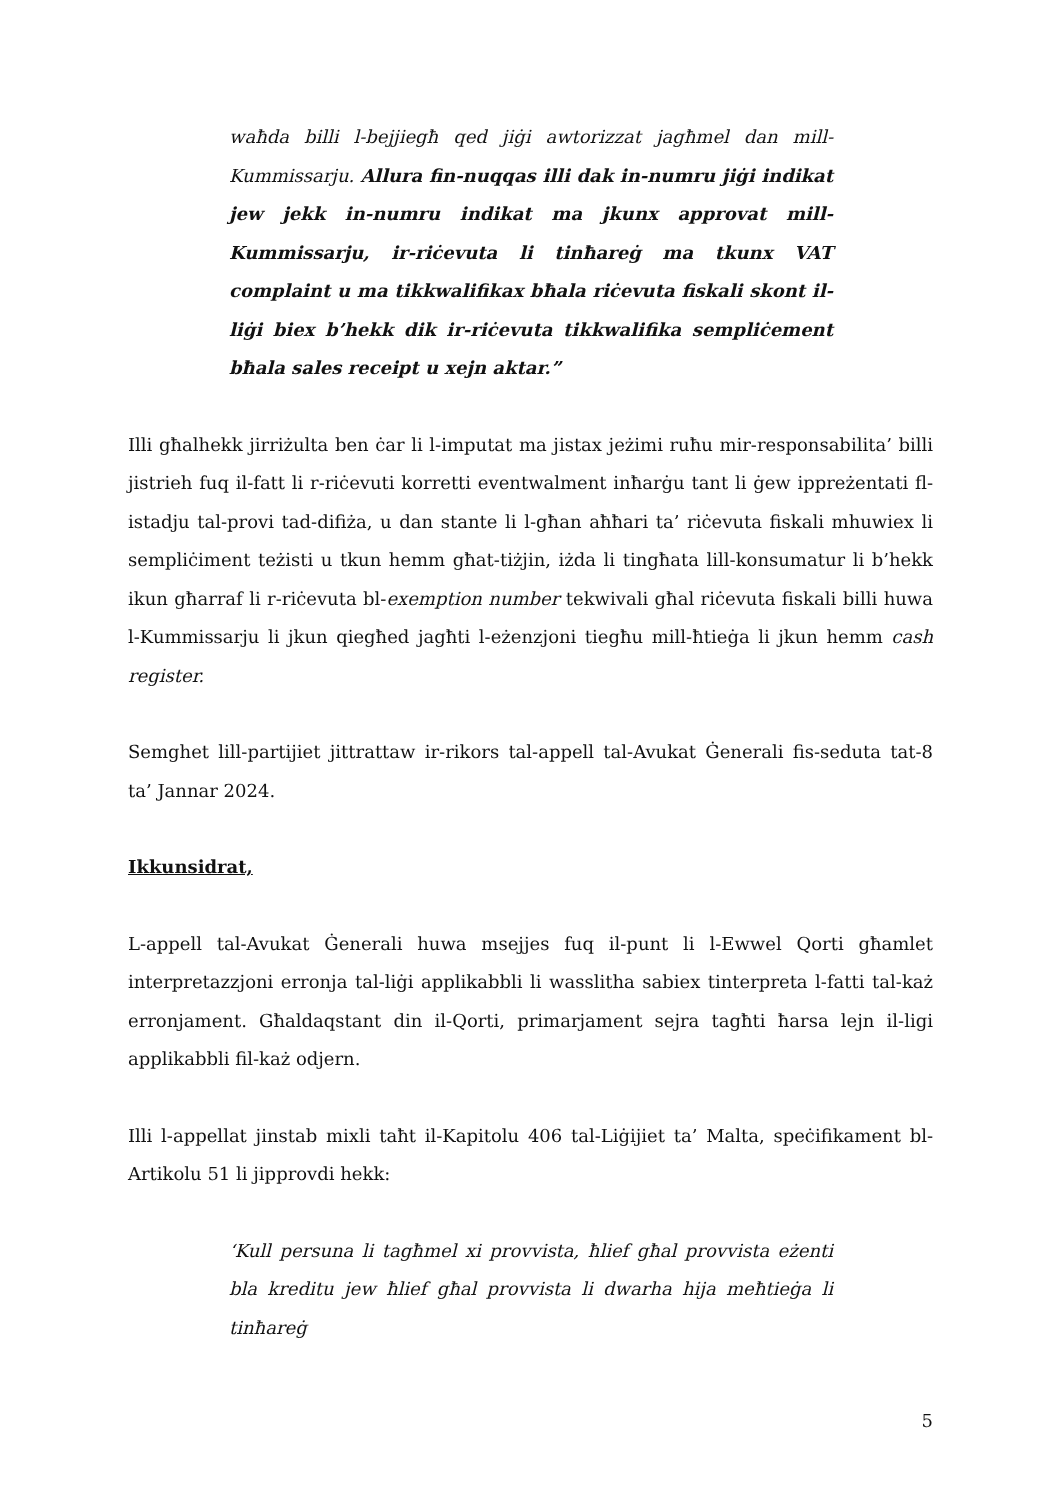waħda billi l-bejjiegħ qed jiġi awtorizzat jagħmel dan mill-Kummissarju. Allura fin-nuqqas illi dak in-numru jiġi indikat jew jekk in-numru indikat ma jkunx approvat mill-Kummissarju, ir-riċevuta li tinħareġ ma tkunx VAT complaint u ma tikkwalifikax bħala riċevuta fiskali skont il-liġi biex b’hekk dik ir-riċevuta tikkwalifika sempliċement bħala sales receipt u xejn aktar.”
Illi għalhekk jirriżulta ben ċar li l-imputat ma jistax jeżimi ruħu mir-responsabilita’ billi jistrieh fuq il-fatt li r-riċevuti korretti eventwalment inħarġu tant li ġew ippreżentati fl-istadju tal-provi tad-difiża, u dan stante li l-għan aħħari ta’ riċevuta fiskali mhuwiex li sempliċiment teżisti u tkun hemm għat-tiżjin, iżda li tingħata lill-konsumatur li b’hekk ikun għarraf li r-riċevuta bl-exemption number tekwivali għal riċevuta fiskali billi huwa l-Kummissarju li jkun qiegħed jagħti l-eżenzjoni tiegħu mill-ħtieġa li jkun hemm cash register.
Semghet lill-partijiet jittrattaw ir-rikors tal-appell tal-Avukat Ġenerali fis-seduta tat-8 ta’ Jannar 2024.
Ikkunsidrat,
L-appell tal-Avukat Ġenerali huwa msejjes fuq il-punt li l-Ewwel Qorti għamlet interpretazzjoni erronja tal-liġi applikabbli li wasslitha sabiex tinterpreta l-fatti tal-każ erronjament. Għaldaqstant din il-Qorti, primarjament sejra tagħti ħarsa lejn il-ligi applikabbli fil-każ odjern.
Illi l-appellat jinstab mixli taħt il-Kapitolu 406 tal-Liġijiet ta’ Malta, speċifikament bl-Artikolu 51 li jipprovdi hekk:
‘Kull persuna li tagħmel xi provvista, ħlief għal provvista eżenti bla kreditu jew ħlief għal provvista li dwarha hija meħtieġa li tinħareġ
5